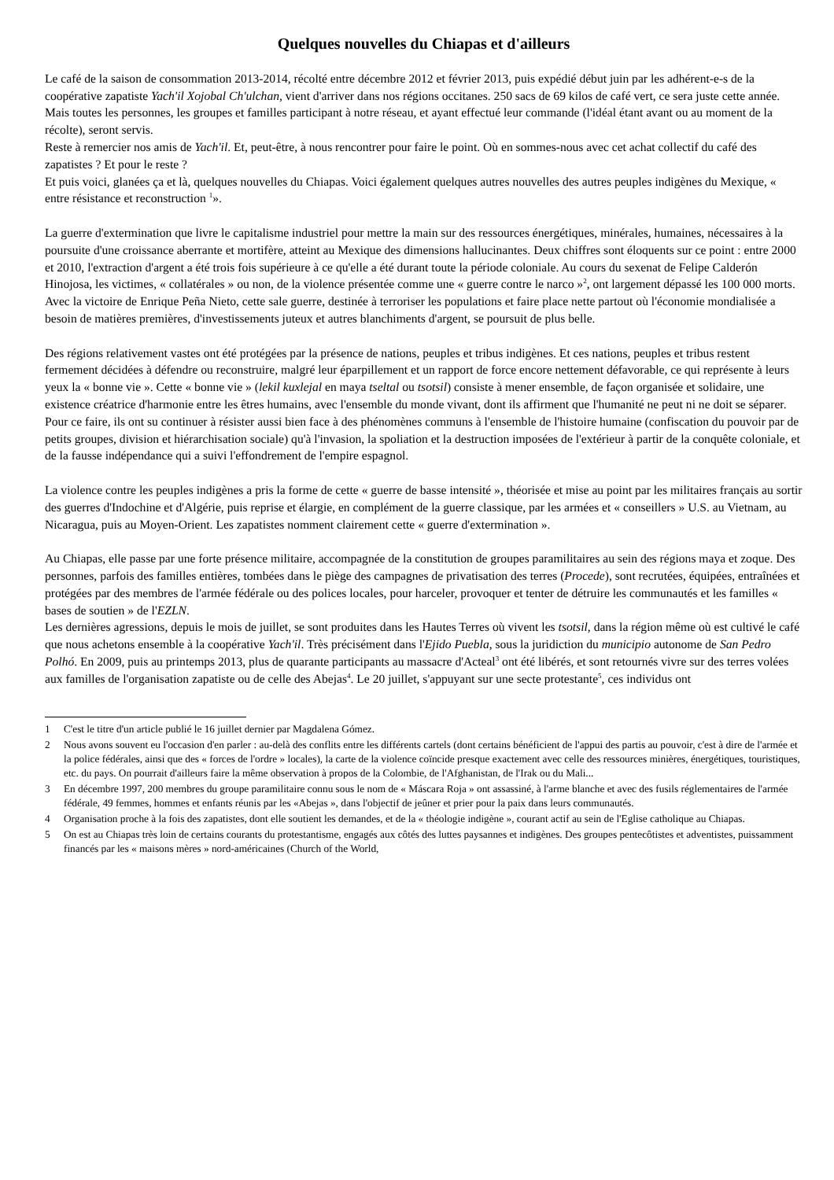Quelques nouvelles du Chiapas et d'ailleurs
Le café de la saison de consommation 2013-2014, récolté entre décembre 2012 et février 2013, puis expédié début juin par les adhérent-e-s de la coopérative zapatiste Yach'il Xojobal Ch'ulchan, vient d'arriver dans nos régions occitanes. 250 sacs de 69 kilos de café vert, ce sera juste cette année. Mais toutes les personnes, les groupes et familles participant à notre réseau, et ayant effectué leur commande (l'idéal étant avant ou au moment de la récolte), seront servis.
Reste à remercier nos amis de Yach'il. Et, peut-être, à nous rencontrer pour faire le point. Où en sommes-nous avec cet achat collectif du café des zapatistes ? Et pour le reste ?
Et puis voici, glanées ça et là, quelques nouvelles du Chiapas. Voici également quelques autres nouvelles des autres peuples indigènes du Mexique, « entre résistance et reconstruction <sup>1</sup>».
La guerre d'extermination que livre le capitalisme industriel pour mettre la main sur des ressources énergétiques, minérales, humaines, nécessaires à la poursuite d'une croissance aberrante et mortifère, atteint au Mexique des dimensions hallucinantes. Deux chiffres sont éloquents sur ce point : entre 2000 et 2010, l'extraction d'argent a été trois fois supérieure à ce qu'elle a été durant toute la période coloniale. Au cours du sexenat de Felipe Calderón Hinojosa, les victimes, « collatérales » ou non, de la violence présentée comme une « guerre contre le narco »<sup>2</sup>, ont largement dépassé les 100 000 morts. Avec la victoire de Enrique Peña Nieto, cette sale guerre, destinée à terroriser les populations et faire place nette partout où l'économie mondialisée a besoin de matières premières, d'investissements juteux et autres blanchiments d'argent, se poursuit de plus belle.
Des régions relativement vastes ont été protégées par la présence de nations, peuples et tribus indigènes. Et ces nations, peuples et tribus restent fermement décidées à défendre ou reconstruire, malgré leur éparpillement et un rapport de force encore nettement défavorable, ce qui représente à leurs yeux la « bonne vie ». Cette « bonne vie » (lekil kuxlejal en maya tseltal ou tsotsil) consiste à mener ensemble, de façon organisée et solidaire, une existence créatrice d'harmonie entre les êtres humains, avec l'ensemble du monde vivant, dont ils affirment que l'humanité ne peut ni ne doit se séparer.
Pour ce faire, ils ont su continuer à résister aussi bien face à des phénomènes communs à l'ensemble de l'histoire humaine (confiscation du pouvoir par de petits groupes, division et hiérarchisation sociale) qu'à l'invasion, la spoliation et la destruction imposées de l'extérieur à partir de la conquête coloniale, et de la fausse indépendance qui a suivi l'effondrement de l'empire espagnol.
La violence contre les peuples indigènes a pris la forme de cette « guerre de basse intensité », théorisée et mise au point par les militaires français au sortir des guerres d'Indochine et d'Algérie, puis reprise et élargie, en complément de la guerre classique, par les armées et « conseillers » U.S. au Vietnam, au Nicaragua, puis au Moyen-Orient. Les zapatistes nomment clairement cette « guerre d'extermination ».
Au Chiapas, elle passe par une forte présence militaire, accompagnée de la constitution de groupes paramilitaires au sein des régions maya et zoque. Des personnes, parfois des familles entières, tombées dans le piège des campagnes de privatisation des terres (Procede), sont recrutées, équipées, entraînées et protégées par des membres de l'armée fédérale ou des polices locales, pour harceler, provoquer et tenter de détruire les communautés et les familles « bases de soutien » de l'EZLN.
Les dernières agressions, depuis le mois de juillet, se sont produites dans les Hautes Terres où vivent les tsotsil, dans la région même où est cultivé le café que nous achetons ensemble à la coopérative Yach'il. Très précisément dans l'Ejido Puebla, sous la juridiction du municipio autonome de San Pedro Polhó. En 2009, puis au printemps 2013, plus de quarante participants au massacre d'Acteal<sup>3</sup> ont été libérés, et sont retournés vivre sur des terres volées aux familles de l'organisation zapatiste ou de celle des Abejas<sup>4</sup>. Le 20 juillet, s'appuyant sur une secte protestante<sup>5</sup>, ces individus ont
1 C'est le titre d'un article publié le 16 juillet dernier par Magdalena Gómez.
2 Nous avons souvent eu l'occasion d'en parler : au-delà des conflits entre les différents cartels (dont certains bénéficient de l'appui des partis au pouvoir, c'est à dire de l'armée et la police fédérales, ainsi que des « forces de l'ordre » locales), la carte de la violence coïncide presque exactement avec celle des ressources minières, énergétiques, touristiques, etc. du pays. On pourrait d'ailleurs faire la même observation à propos de la Colombie, de l'Afghanistan, de l'Irak ou du Mali...
3 En décembre 1997, 200 membres du groupe paramilitaire connu sous le nom de « Máscara Roja » ont assassiné, à l'arme blanche et avec des fusils réglementaires de l'armée fédérale, 49 femmes, hommes et enfants réunis par les «Abejas », dans l'objectif de jeûner et prier pour la paix dans leurs communautés.
4 Organisation proche à la fois des zapatistes, dont elle soutient les demandes, et de la « théologie indigène », courant actif au sein de l'Eglise catholique au Chiapas.
5 On est au Chiapas très loin de certains courants du protestantisme, engagés aux côtés des luttes paysannes et indigènes. Des groupes pentecôtistes et adventistes, puissamment financés par les « maisons mères » nord-américaines (Church of the World,